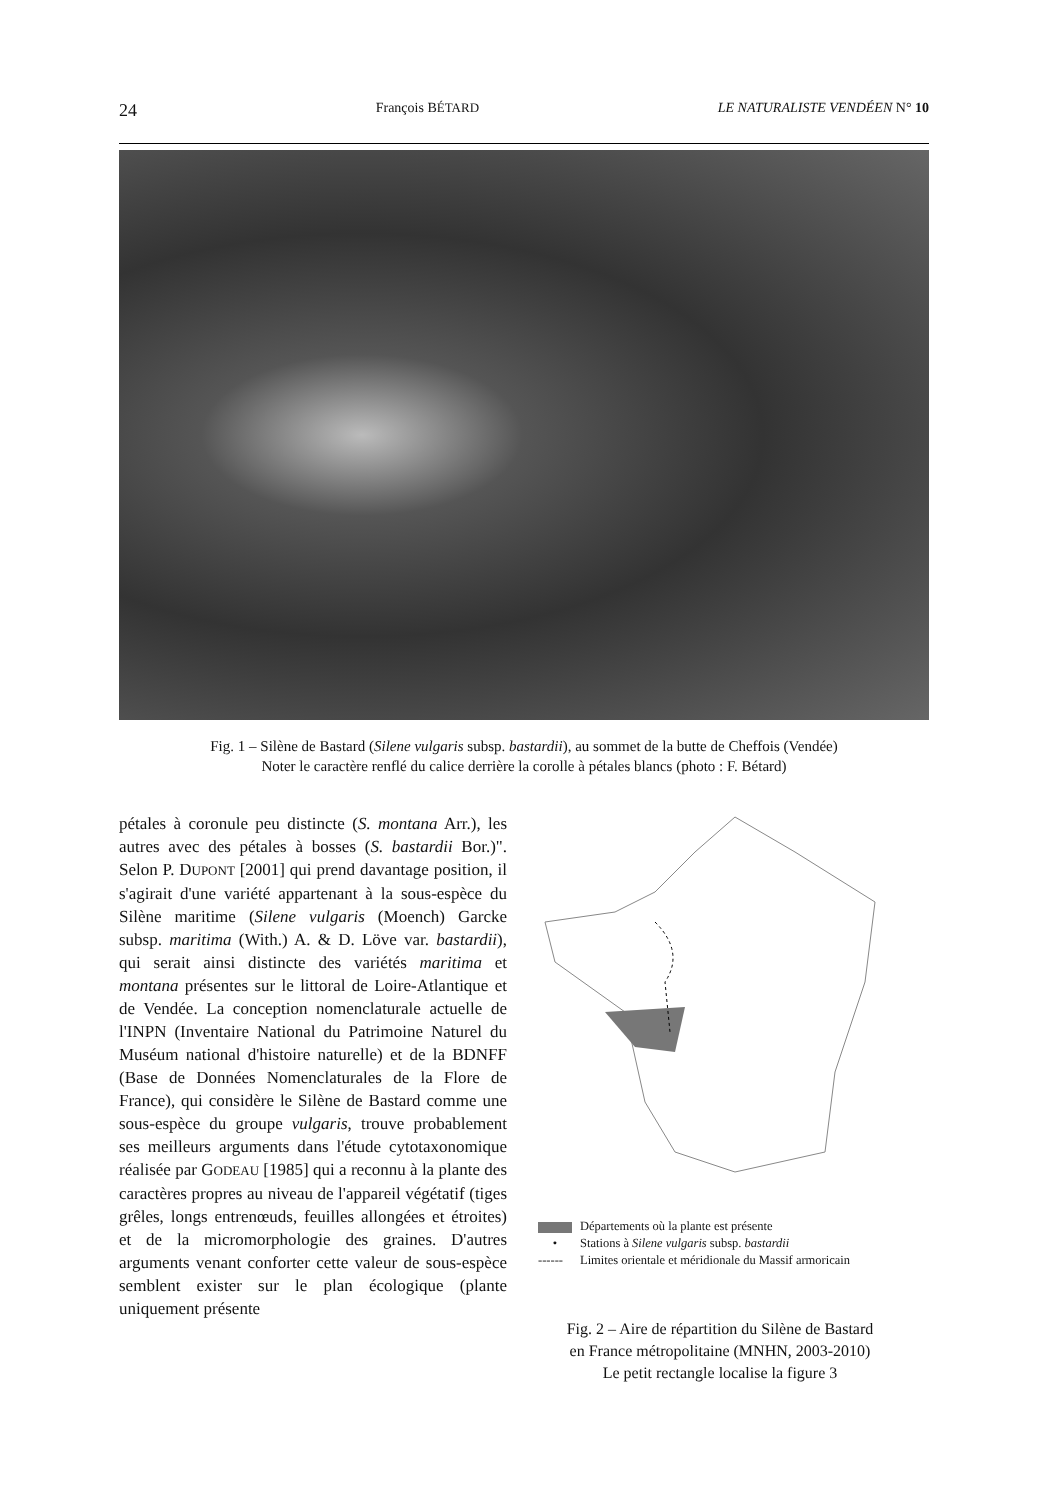24 François BÉTARD LE NATURALISTE VENDÉEN N° 10
Fig. 1 – Silène de Bastard (Silene vulgaris subsp. bastardii), au sommet de la butte de Cheffois (Vendée)
Noter le caractère renflé du calice derrière la corolle à pétales blancs (photo : F. Bétard)
pétales à coronule peu distincte (S. montana Arr.), les autres avec des pétales à bosses (S. bastardii Bor.)". Selon P. DUPONT [2001] qui prend davantage position, il s'agirait d'une variété appartenant à la sous-espèce du Silène maritime (Silene vulgaris (Moench) Garcke subsp. maritima (With.) A. & D. Löve var. bastardii), qui serait ainsi distincte des variétés maritima et montana présentes sur le littoral de Loire-Atlantique et de Vendée. La conception nomenclaturale actuelle de l'INPN (Inventaire National du Patrimoine Naturel du Muséum national d'histoire naturelle) et de la BDNFF (Base de Données Nomenclaturales de la Flore de France), qui considère le Silène de Bastard comme une sous-espèce du groupe vulgaris, trouve probablement ses meilleurs arguments dans l'étude cytotaxonomique réalisée par GODEAU [1985] qui a reconnu à la plante des caractères propres au niveau de l'appareil végétatif (tiges grêles, longs entrenœuds, feuilles allongées et étroites) et de la micromorphologie des graines. D'autres arguments venant conforter cette valeur de sous-espèce semblent exister sur le plan écologique (plante uniquement présente
Départements où la plante est présente
• Stations à Silene vulgaris subsp. bastardii
------ Limites orientale et méridionale du Massif armoricain
Fig. 2 – Aire de répartition du Silène de Bastard
en France métropolitaine (MNHN, 2003-2010)
Le petit rectangle localise la figure 3